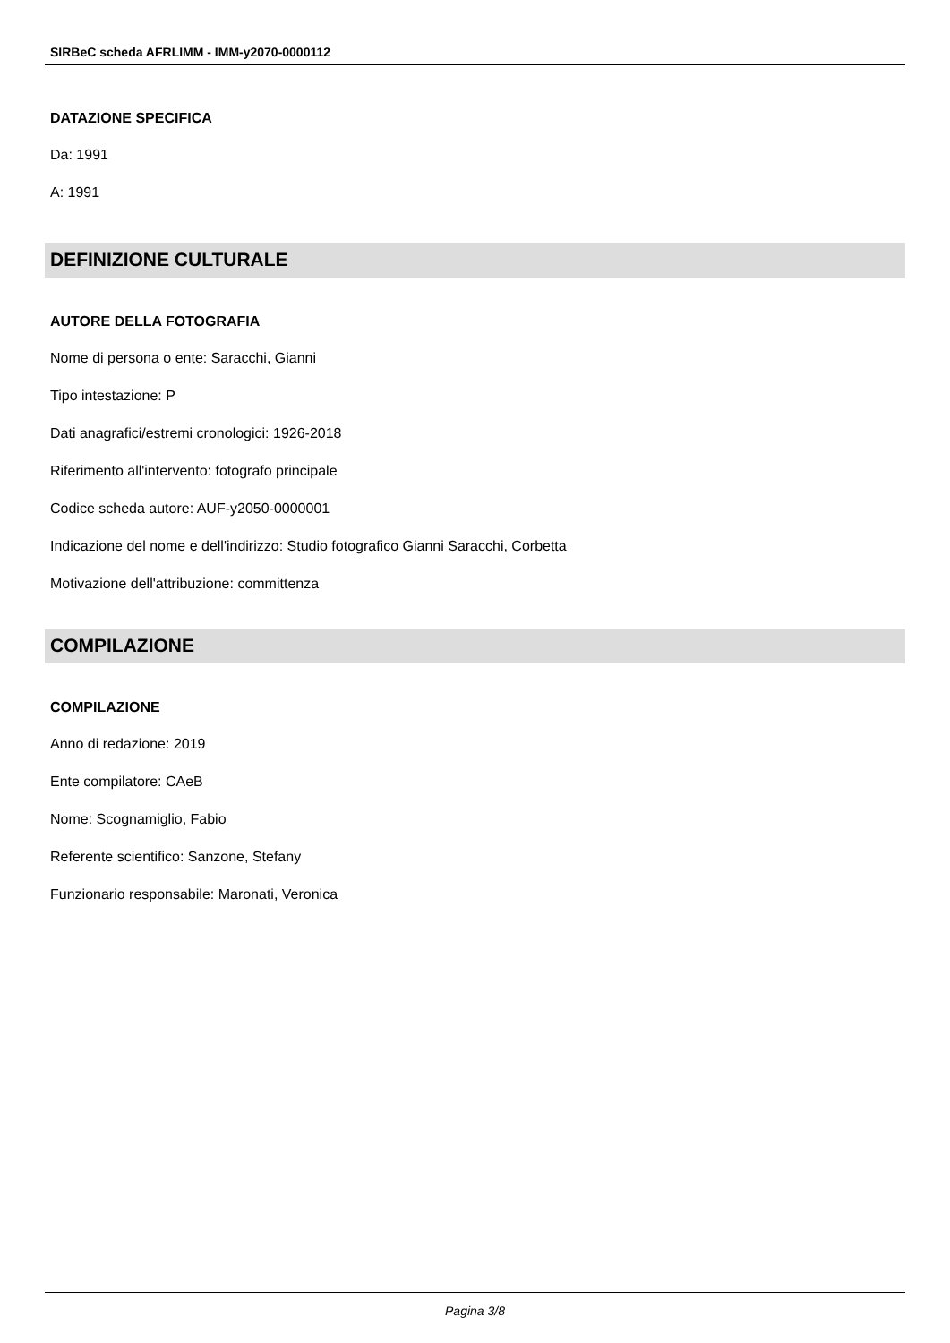SIRBeC scheda AFRLIMM - IMM-y2070-0000112
DATAZIONE SPECIFICA
Da: 1991
A: 1991
DEFINIZIONE CULTURALE
AUTORE DELLA FOTOGRAFIA
Nome di persona o ente: Saracchi, Gianni
Tipo intestazione: P
Dati anagrafici/estremi cronologici: 1926-2018
Riferimento all'intervento: fotografo principale
Codice scheda autore: AUF-y2050-0000001
Indicazione del nome e dell'indirizzo: Studio fotografico Gianni Saracchi, Corbetta
Motivazione dell'attribuzione: committenza
COMPILAZIONE
COMPILAZIONE
Anno di redazione: 2019
Ente compilatore: CAeB
Nome: Scognamiglio, Fabio
Referente scientifico: Sanzone, Stefany
Funzionario responsabile: Maronati, Veronica
Pagina 3/8